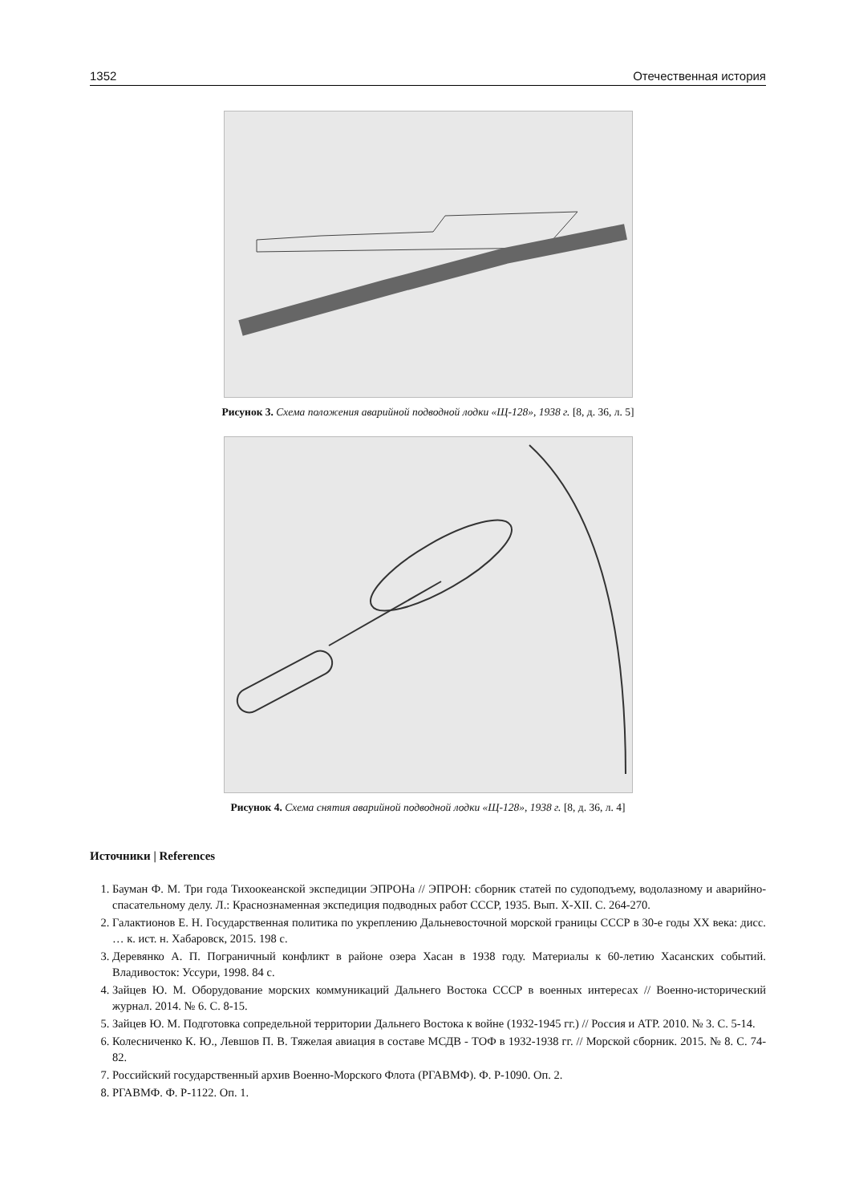1352 Отечественная история
Рисунок 3. Схема положения аварийной подводной лодки «Щ-128», 1938 г. [8, д. 36, л. 5]
Рисунок 4. Схема снятия аварийной подводной лодки «Щ-128», 1938 г. [8, д. 36, л. 4]
Источники | References
1. Бауман Ф. М. Три года Тихоокеанской экспедиции ЭПРОНа // ЭПРОН: сборник статей по судоподъему, водолазному и аварийно-спасательному делу. Л.: Краснознаменная экспедиция подводных работ СССР, 1935. Вып. X-XII. С. 264-270.
2. Галактионов Е. Н. Государственная политика по укреплению Дальневосточной морской границы СССР в 30-е годы XX века: дисс. … к. ист. н. Хабаровск, 2015. 198 с.
3. Деревянко А. П. Пограничный конфликт в районе озера Хасан в 1938 году. Материалы к 60-летию Хасанских событий. Владивосток: Уссури, 1998. 84 с.
4. Зайцев Ю. М. Оборудование морских коммуникаций Дальнего Востока СССР в военных интересах // Военно-исторический журнал. 2014. № 6. С. 8-15.
5. Зайцев Ю. М. Подготовка сопредельной территории Дальнего Востока к войне (1932-1945 гг.) // Россия и АТР. 2010. № 3. С. 5-14.
6. Колесниченко К. Ю., Левшов П. В. Тяжелая авиация в составе МСДВ - ТОФ в 1932-1938 гг. // Морской сборник. 2015. № 8. С. 74-82.
7. Российский государственный архив Военно-Морского Флота (РГАВМФ). Ф. Р-1090. Оп. 2.
8. РГАВМФ. Ф. Р-1122. Оп. 1.